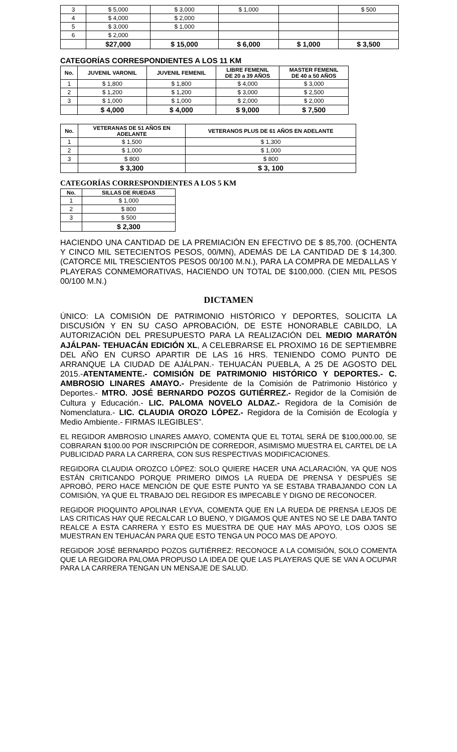| 3 | $ 5,000 | $ 3,000 | $ 1,000 | | $ 500 |
| 4 | $ 4,000 | $ 2,000 | | | |
| 5 | $ 3,000 | $ 1,000 | | | |
| 6 | $ 2,000 | | | | |
| | $27,000 | $ 15,000 | $ 6,000 | $ 1,000 | $ 3,500 |
CATEGORÍAS CORRESPONDIENTES A LOS 11 KM
| No. | JUVENIL VARONIL | JUVENIL FEMENIL | LIBRE FEMENIL DE 20 a 39 AÑOS | MASTER FEMENIL DE 40 a 50 AÑOS |
| --- | --- | --- | --- | --- |
| 1 | $ 1,800 | $ 1,800 | $ 4,000 | $ 3,000 |
| 2 | $ 1,200 | $ 1,200 | $ 3,000 | $ 2,500 |
| 3 | $ 1,000 | $ 1,000 | $ 2,000 | $ 2,000 |
| | $ 4,000 | $ 4,000 | $ 9,000 | $ 7,500 |
| No. | VETERANAS DE 51 AÑOS EN ADELANTE | VETERANOS PLUS DE 61 AÑOS EN ADELANTE |
| --- | --- | --- |
| 1 | $ 1,500 | $ 1,300 |
| 2 | $ 1,000 | $ 1,000 |
| 3 | $ 800 | $ 800 |
| | $ 3,300 | $ 3, 100 |
CATEGORÍAS CORRESPONDIENTES A LOS 5 KM
| No. | SILLAS DE RUEDAS |
| --- | --- |
| 1 | $ 1,000 |
| 2 | $ 800 |
| 3 | $ 500 |
| | $ 2,300 |
HACIENDO UNA CANTIDAD DE LA PREMIACIÓN EN EFECTIVO DE $ 85,700. (OCHENTA Y CINCO MIL SETECIENTOS PESOS, 00/MN), ADEMÁS DE LA CANTIDAD DE $ 14,300. (CATORCE MIL TRESCIENTOS PESOS 00/100 M.N.), PARA LA COMPRA DE MEDALLAS Y PLAYERAS CONMEMORATIVAS, HACIENDO UN TOTAL DE $100,000. (CIEN MIL PESOS 00/100 M.N.)
DICTAMEN
ÚNICO: LA COMISIÓN DE PATRIMONIO HISTÓRICO Y DEPORTES, SOLICITA LA DISCUSIÓN Y EN SU CASO APROBACIÓN, DE ESTE HONORABLE CABILDO, LA AUTORIZACIÓN DEL PRESUPUESTO PARA LA REALIZACIÓN DEL MEDIO MARATÓN AJÁLPAN- TEHUACÁN EDICIÓN XL, A CELEBRARSE EL PROXIMO 16 DE SEPTIEMBRE DEL AÑO EN CURSO APARTIR DE LAS 16 HRS. TENIENDO COMO PUNTO DE ARRANQUE LA CIUDAD DE AJÁLPAN.- TEHUACÁN PUEBLA, A 25 DE AGOSTO DEL 2015.-ATENTAMENTE.- COMISIÓN DE PATRIMONIO HISTÓRICO Y DEPORTES.- C. AMBROSIO LINARES AMAYO.- Presidente de la Comisión de Patrimonio Histórico y Deportes.- MTRO. JOSÉ BERNARDO POZOS GUTIÉRREZ.- Regidor de la Comisión de Cultura y Educación.- LIC. PALOMA NOVELO ALDAZ.- Regidora de la Comisión de Nomenclatura.- LIC. CLAUDIA OROZO LÓPEZ.- Regidora de la Comisión de Ecología y Medio Ambiente.- FIRMAS ILEGIBLES”.
EL REGIDOR AMBROSIO LINARES AMAYO, COMENTA QUE EL TOTAL SERÁ DE $100,000.00, SE COBRARAN $100.00 POR INSCRIPCIÓN DE CORREDOR, ASIMISMO MUESTRA EL CARTEL DE LA PUBLICIDAD PARA LA CARRERA, CON SUS RESPECTIVAS MODIFICACIONES.
REGIDORA CLAUDIA OROZCO LÓPEZ: SOLO QUIERE HACER UNA ACLARACIÓN, YA QUE NOS ESTÁN CRITICANDO PORQUE PRIMERO DIMOS LA RUEDA DE PRENSA Y DESPUÉS SE APROBÓ, PERO HACE MENCIÓN DE QUE ESTE PUNTO YA SE ESTABA TRABAJANDO CON LA COMISIÓN, YA QUE EL TRABAJO DEL REGIDOR ES IMPECABLE Y DIGNO DE RECONOCER.
REGIDOR PIOQUINTO APOLINAR LEYVA, COMENTA QUE EN LA RUEDA DE PRENSA LEJOS DE LAS CRITICAS HAY QUE RECALCAR LO BUENO, Y DIGAMOS QUE ANTES NO SE LE DABA TANTO REALCE A ESTA CARRERA Y ESTO ES MUESTRA DE QUE HAY MÁS APOYO, LOS OJOS SE MUESTRAN EN TEHUACÁN PARA QUE ESTO TENGA UN POCO MAS DE APOYO.
REGIDOR JOSÉ BERNARDO POZOS GUTIÉRREZ: RECONOCE A LA COMISIÓN, SOLO COMENTA QUE LA REGIDORA PALOMA PROPUSO LA IDEA DE QUE LAS PLAYERAS QUE SE VAN A OCUPAR PARA LA CARRERA TENGAN UN MENSAJE DE SALUD.